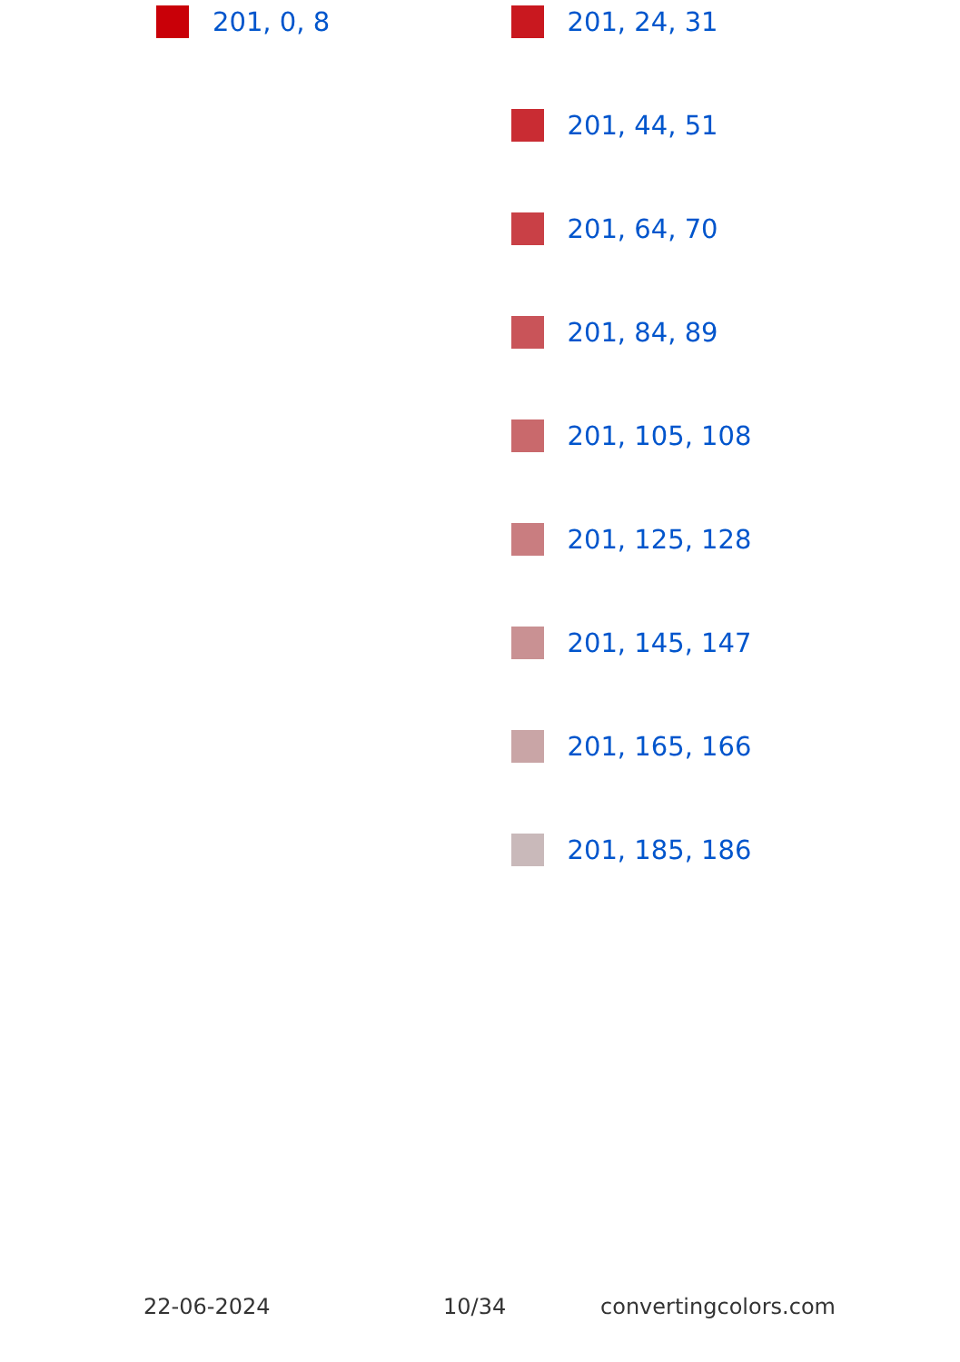201, 0, 8 201, 24, 31
201, 44, 51
201, 64, 70
201, 84, 89
201, 105, 108
201, 125, 128
201, 145, 147
201, 165, 166
201, 185, 186
22-06-2024 10/34 convertingcolors.com